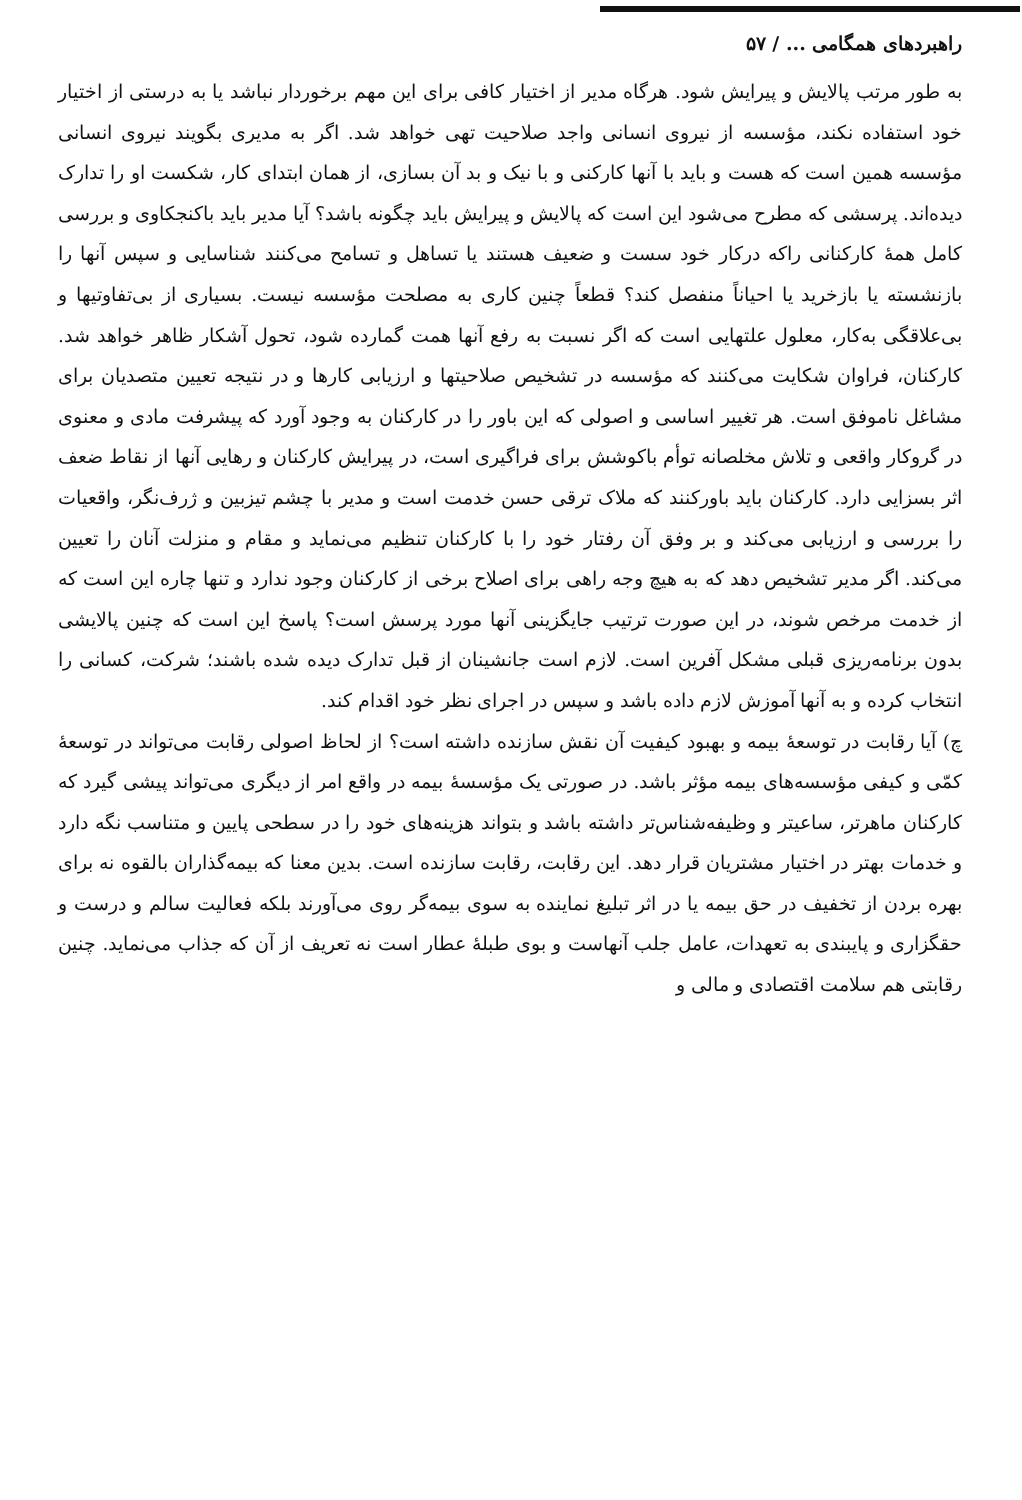راهبردهای همگامی ... / ۵۷
به طور مرتب پالایش و پیرایش شود. هرگاه مدیر از اختیار کافی برای این مهم برخوردار نباشد یا به درستی از اختیار خود استفاده نکند، مؤسسه از نیروی انسانی واجد صلاحیت تهی خواهد شد. اگر به مدیری بگویند نیروی انسانی مؤسسه همین است که هست و باید با آنها کارکنی و با نیک و بد آن بسازی، از همان ابتدای کار، شکست او را تدارک دیده‌اند. پرسشی که مطرح می‌شود این است که پالایش و پیرایش باید چگونه باشد؟ آیا مدیر باید باکنجکاوی و بررسی کامل همهٔ کارکنانی راکه درکار خود سست و ضعیف هستند یا تساهل و تسامح می‌کنند شناسایی و سپس آنها را بازنشسته یا بازخرید یا احیاناً منفصل کند؟ قطعاً چنین کاری به مصلحت مؤسسه نیست. بسیاری از بی‌تفاوتیها و بی‌علاقگی به‌کار، معلول علتهایی است که اگر نسبت به رفع آنها همت گمارده شود، تحول آشکار ظاهر خواهد شد. کارکنان، فراوان شکایت می‌کنند که مؤسسه در تشخیص صلاحیتها و ارزیابی کارها و در نتیجه تعیین متصدیان برای مشاغل ناموفق است. هر تغییر اساسی و اصولی که این باور را در کارکنان به وجود آورد که پیشرفت مادی و معنوی در گروکار واقعی و تلاش مخلصانه توأم باکوشش برای فراگیری است، در پیرایش کارکنان و رهایی آنها از نقاط ضعف اثر بسزایی دارد. کارکنان باید باورکنند که ملاک ترقی حسن خدمت است و مدیر با چشم تیزبین و ژرف‌نگر، واقعیات را بررسی و ارزیابی می‌کند و بر وفق آن رفتار خود را با کارکنان تنظیم می‌نماید و مقام و منزلت آنان را تعیین می‌کند. اگر مدیر تشخیص دهد که به هیچ وجه راهی برای اصلاح برخی از کارکنان وجود ندارد و تنها چاره این است که از خدمت مرخص شوند، در این صورت ترتیب جایگزینی آنها مورد پرسش است؟ پاسخ این است که چنین پالایشی بدون برنامه‌ریزی قبلی مشکل آفرین است. لازم است جانشینان از قبل تدارک دیده شده باشند؛ شرکت، کسانی را انتخاب کرده و به آنها آموزش لازم داده باشد و سپس در اجرای نظر خود اقدام کند.
چ) آیا رقابت در توسعهٔ بیمه و بهبود کیفیت آن نقش سازنده داشته است؟ از لحاظ اصولی رقابت می‌تواند در توسعهٔ کمّی و کیفی مؤسسه‌های بیمه مؤثر باشد. در صورتی یک مؤسسهٔ بیمه در واقع امر از دیگری می‌تواند پیشی گیرد که کارکنان ماهرتر، ساعیتر و وظیفه‌شناس‌تر داشته باشد و بتواند هزینه‌های خود را در سطحی پایین و متناسب نگه دارد و خدمات بهتر در اختیار مشتریان قرار دهد. این رقابت، رقابت سازنده است. بدین معنا که بیمه‌گذاران بالقوه نه برای بهره بردن از تخفیف در حق بیمه یا در اثر تبلیغ نماینده به سوی بیمه‌گر روی می‌آورند بلکه فعالیت سالم و درست و حقگزاری و پایبندی به تعهدات، عامل جلب آنهاست و بوی طبلهٔ عطار است نه تعریف از آن که جذاب می‌نماید. چنین رقابتی هم سلامت اقتصادی و مالی و